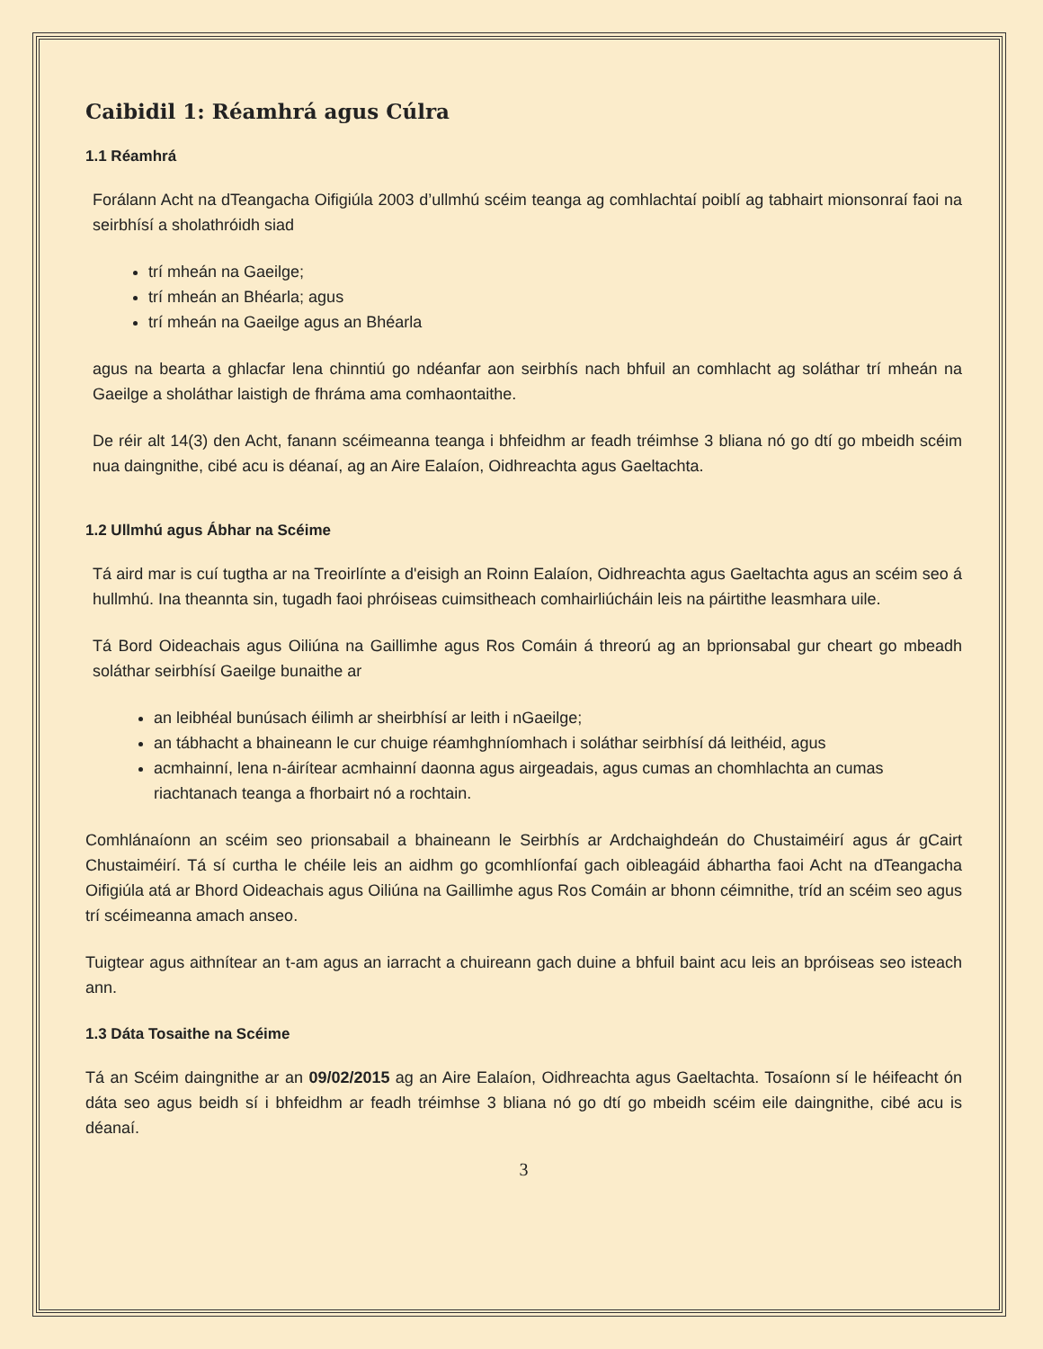Caibidil 1: Réamhrá agus Cúlra
1.1 Réamhrá
Forálann Acht na dTeangacha Oifigiúla 2003 d’ullmhú scéim teanga ag comhlachtaí poiblí ag tabhairt mionsonraí faoi na seirbhísí a sholathróidh siad
trí mheán na Gaeilge;
trí mheán an Bhéarla; agus
trí mheán na Gaeilge agus an Bhéarla
agus na bearta a ghlacfar lena chinntiú go ndéanfar aon seirbhís nach bhfuil an comhlacht ag soláthar trí mheán na Gaeilge a sholáthar laistigh de fhráma ama comhaontaithe.
De réir alt 14(3) den Acht, fanann scéimeanna teanga i bhfeidhm ar feadh tréimhse 3 bliana nó go dtí go mbeidh scéim nua daingnithe, cibé acu is déanaí, ag an Aire Ealaíon, Oidhreachta agus Gaeltachta.
1.2 Ullmhú agus Ábhar na Scéime
Tá aird mar is cuí tugtha ar na Treoirlínte a d'eisigh an Roinn Ealaíon, Oidhreachta agus Gaeltachta agus an scéim seo á hullmhú. Ina theannta sin, tugadh faoi phróiseas cuimsitheach comhairliúcháin leis na páirtithe leasmhara uile.
Tá Bord Oideachais agus Oiliúna na Gaillimhe agus Ros Comáin á threorú ag an bprionsabal gur cheart go mbeadh soláthar seirbhísí Gaeilge bunaithe ar
an leibhéal bunúsach éilimh ar sheirbhísí ar leith i nGaeilge;
an tábhacht a bhaineann le cur chuige réamhghníomhach i soláthar seirbhísí dá leithéid, agus
acmhainní, lena n-áirítear acmhainní daonna agus airgeadais, agus cumas an chomhlachta an cumas riachtanach teanga a fhorbairt nó a rochtain.
Comhlánaíonn an scéim seo prionsabail a bhaineann le Seirbhís ar Ardchaighdeán do Chustaiméirí agus ár gCairt Chustaiméirí. Tá sí curtha le chéile leis an aidhm go gcomhlíonfaí gach oibleagáid ábhartha faoi Acht na dTeangacha Oifigiúla atá ar Bhord Oideachais agus Oiliúna na Gaillimhe agus Ros Comáin ar bhonn céimnithe, tríd an scéim seo agus trí scéimeanna amach anseo.
Tuigtear agus aithnítear an t-am agus an iarracht a chuireann gach duine a bhfuil baint acu leis an bpróiseas seo isteach ann.
1.3 Dáta Tosaithe na Scéime
Tá an Scéim daingnithe ar an 09/02/2015 ag an Aire Ealaíon, Oidhreachta agus Gaeltachta. Tosaíonn sí le héifeacht ón dáta seo agus beidh sí i bhfeidhm ar feadh tréimhse 3 bliana nó go dtí go mbeidh scéim eile daingnithe, cibé acu is déanaí.
3